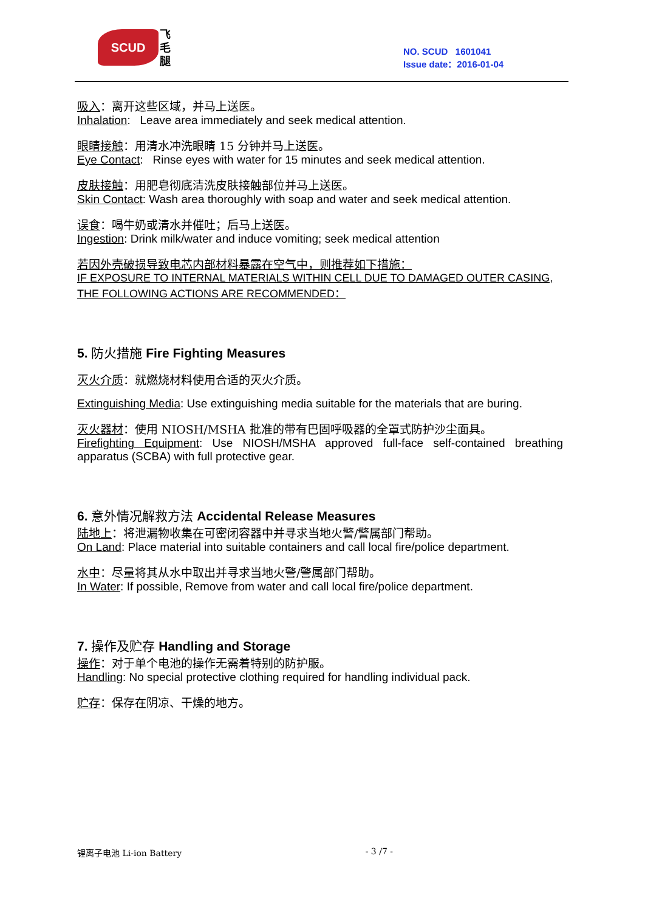SCUD
飞毛腿
NO. SCUD 1601041
Issue date：2016-01-04
吸入：离开这些区域，并马上送医。
Inhalation: Leave area immediately and seek medical attention.
眼睛接触：用清水冲洗眼睛 15 分钟并马上送医。
Eye Contact: Rinse eyes with water for 15 minutes and seek medical attention.
皮肤接触：用肥皂彻底清洗皮肤接触部位并马上送医。
Skin Contact: Wash area thoroughly with soap and water and seek medical attention.
误食：喝牛奶或清水并催吐；后马上送医。
Ingestion: Drink milk/water and induce vomiting; seek medical attention
若因外壳破损导致电芯内部材料暴露在空气中，则推荐如下措施：
IF EXPOSURE TO INTERNAL MATERIALS WITHIN CELL DUE TO DAMAGED OUTER CASING, THE FOLLOWING ACTIONS ARE RECOMMENDED：
5. 防火措施 Fire Fighting Measures
灭火介质：就燃烧材料使用合适的灭火介质。
Extinguishing Media: Use extinguishing media suitable for the materials that are buring.
灭火器材：使用 NIOSH/MSHA 批准的带有巴固呼吸器的全罩式防护沙尘面具。
Firefighting Equipment: Use NIOSH/MSHA approved full-face self-contained breathing apparatus (SCBA) with full protective gear.
6. 意外情况解救方法 Accidental Release Measures
陆地上：将泄漏物收集在可密闭容器中并寻求当地火警/警属部门帮助。
On Land: Place material into suitable containers and call local fire/police department.
水中：尽量将其从水中取出并寻求当地火警/警属部门帮助。
In Water: If possible, Remove from water and call local fire/police department.
7. 操作及贮存 Handling and Storage
操作：对于单个电池的操作无需着特别的防护服。
Handling: No special protective clothing required for handling individual pack.
贮存：保存在阴凉、干燥的地方。
锂离子电池 Li-ion Battery - 3 /7 -